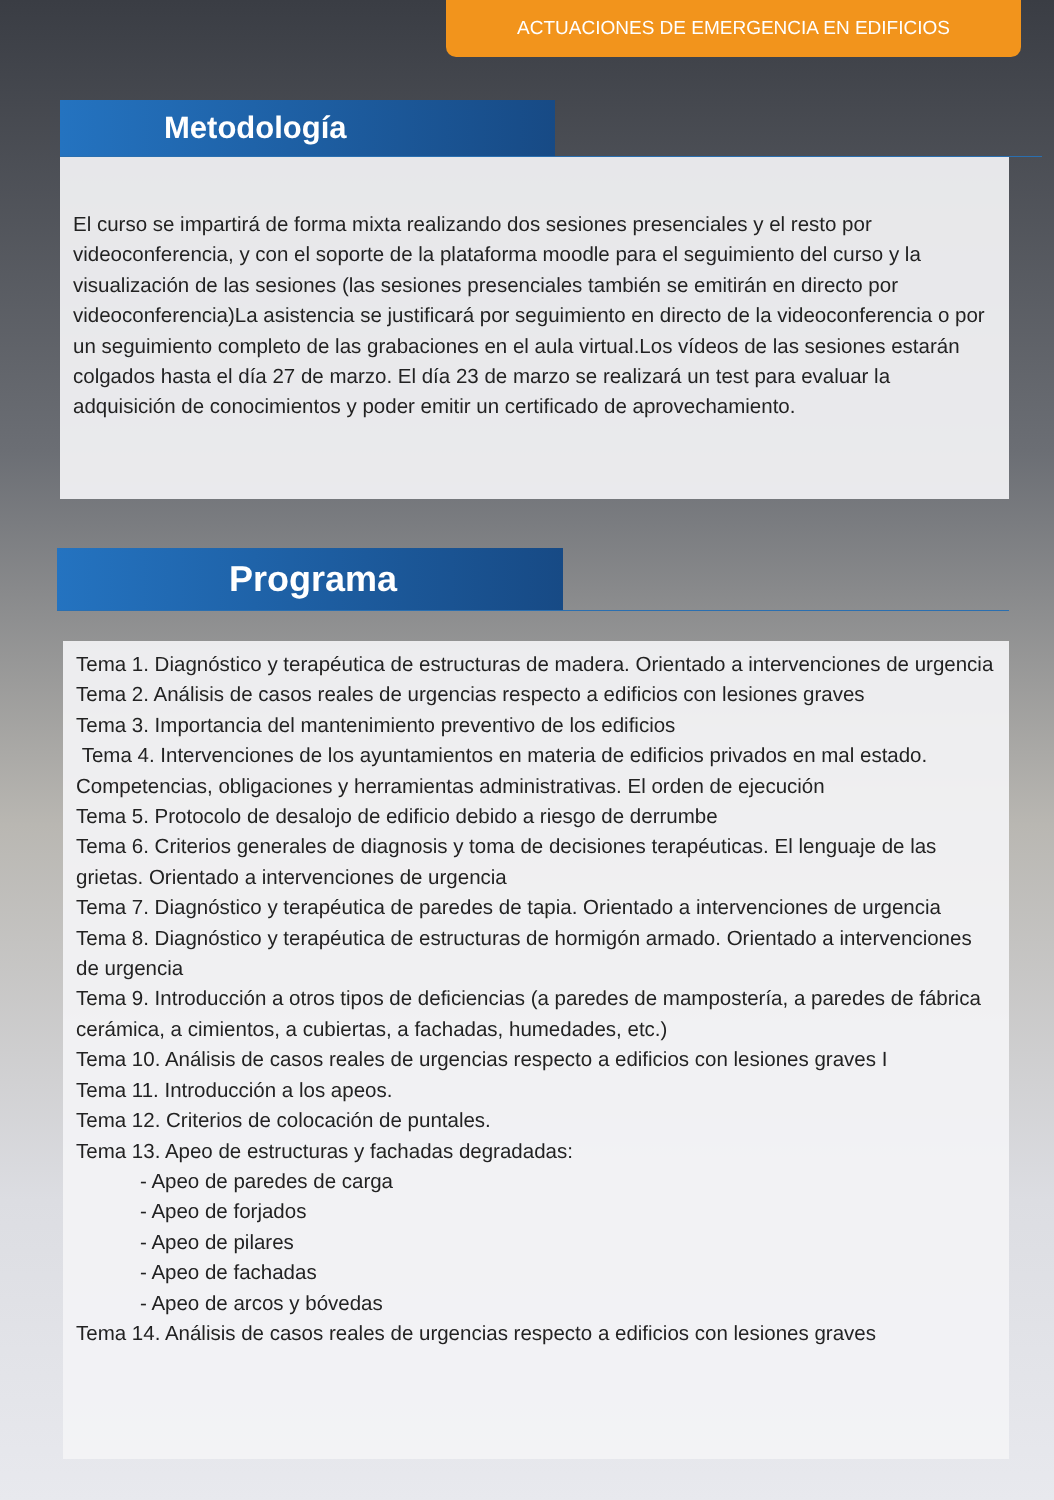ACTUACIONES DE EMERGENCIA EN EDIFICIOS
Metodología
El curso se impartirá de forma mixta realizando dos sesiones presenciales y el resto por videoconferencia, y con el soporte de la plataforma moodle para el seguimiento del curso y la visualización de las sesiones (las sesiones presenciales también se emitirán en directo por videoconferencia)La asistencia se justificará por seguimiento en directo de la videoconferencia o por un seguimiento completo de las grabaciones en el aula virtual.Los vídeos de las sesiones estarán colgados hasta el día 27 de marzo. El día 23 de marzo se realizará un test para evaluar la adquisición de conocimientos y poder emitir un certificado de aprovechamiento.
Programa
Tema 1. Diagnóstico y terapéutica de estructuras de madera. Orientado a intervenciones de urgencia
Tema 2. Análisis de casos reales de urgencias respecto a edificios con lesiones graves
Tema 3. Importancia del mantenimiento preventivo de los edificios
Tema 4. Intervenciones de los ayuntamientos en materia de edificios privados en mal estado. Competencias, obligaciones y herramientas administrativas. El orden de ejecución
Tema 5. Protocolo de desalojo de edificio debido a riesgo de derrumbe
Tema 6. Criterios generales de diagnosis y toma de decisiones terapéuticas. El lenguaje de las grietas. Orientado a intervenciones de urgencia
Tema 7. Diagnóstico y terapéutica de paredes de tapia. Orientado a intervenciones de urgencia
Tema 8. Diagnóstico y terapéutica de estructuras de hormigón armado. Orientado a intervenciones de urgencia
Tema 9. Introducción a otros tipos de deficiencias (a paredes de mampostería, a paredes de fábrica cerámica, a cimientos, a cubiertas, a fachadas, humedades, etc.)
Tema 10. Análisis de casos reales de urgencias respecto a edificios con lesiones graves I
Tema 11. Introducción a los apeos.
Tema 12. Criterios de colocación de puntales.
Tema 13. Apeo de estructuras y fachadas degradadas:
- Apeo de paredes de carga
- Apeo de forjados
- Apeo de pilares
- Apeo de fachadas
- Apeo de arcos y bóvedas
Tema 14. Análisis de casos reales de urgencias respecto a edificios con lesiones graves